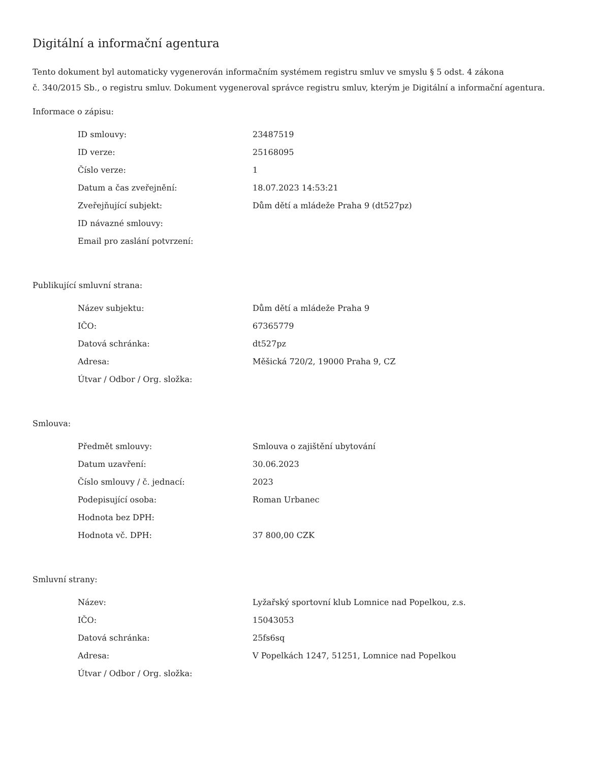Digitální a informační agentura
Tento dokument byl automaticky vygenerován informačním systémem registru smluv ve smyslu § 5 odst. 4 zákona
č. 340/2015 Sb., o registru smluv. Dokument vygeneroval správce registru smluv, kterým je Digitální a informační agentura.
Informace o zápisu:
| ID smlouvy: | 23487519 |
| ID verze: | 25168095 |
| Číslo verze: | 1 |
| Datum a čas zveřejnění: | 18.07.2023 14:53:21 |
| Zveřejňující subjekt: | Dům dětí a mládeže Praha 9 (dt527pz) |
| ID návazné smlouvy: | |
| Email pro zaslání potvrzení: | |
Publikující smluvní strana:
| Název subjektu: | Dům dětí a mládeže Praha 9 |
| IČO: | 67365779 |
| Datová schránka: | dt527pz |
| Adresa: | Měšická 720/2, 19000 Praha 9, CZ |
| Útvar / Odbor / Org. složka: | |
Smlouva:
| Předmět smlouvy: | Smlouva o zajištění ubytování |
| Datum uzavření: | 30.06.2023 |
| Číslo smlouvy / č. jednací: | 2023 |
| Podepisující osoba: | Roman Urbanec |
| Hodnota bez DPH: | |
| Hodnota vč. DPH: | 37 800,00 CZK |
Smluvní strany:
| Název: | Lyžařský sportovní klub Lomnice nad Popelkou, z.s. |
| IČO: | 15043053 |
| Datová schránka: | 25fs6sq |
| Adresa: | V Popelkách 1247, 51251, Lomnice nad Popelkou |
| Útvar / Odbor / Org. složka: | |